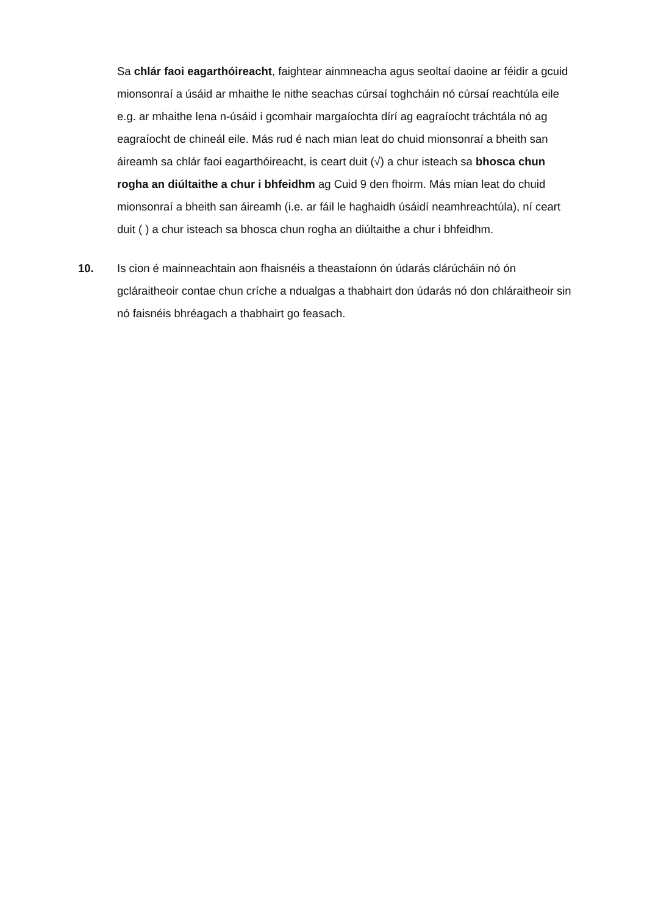Sa chlár faoi eagarthóireacht, faightear ainmneacha agus seoltaí daoine ar féidir a gcuid mionsonraí a úsáid ar mhaithe le nithe seachas cúrsaí toghcháin nó cúrsaí reachtúla eile e.g. ar mhaithe lena n-úsáid i gcomhair margaíochta dírí ag eagraíocht tráchtála nó ag eagraíocht de chineál eile. Más rud é nach mian leat do chuid mionsonraí a bheith san áireamh sa chlár faoi eagarthóireacht, is ceart duit (√) a chur isteach sa bhosca chun rogha an diúltaithe a chur i bhfeidhm ag Cuid 9 den fhoirm. Más mian leat do chuid mionsonraí a bheith san áireamh (i.e. ar fáil le haghaidh úsáidí neamhreachtúla), ní ceart duit ( ) a chur isteach sa bhosca chun rogha an diúltaithe a chur i bhfeidhm.
10. Is cion é mainneachtain aon fhaisnéis a theastaíonn ón údarás clárúcháin nó ón gcláraitheoir contae chun críche a ndualgas a thabhairt don údarás nó don chláraitheoir sin nó faisnéis bhréagach a thabhairt go feasach.